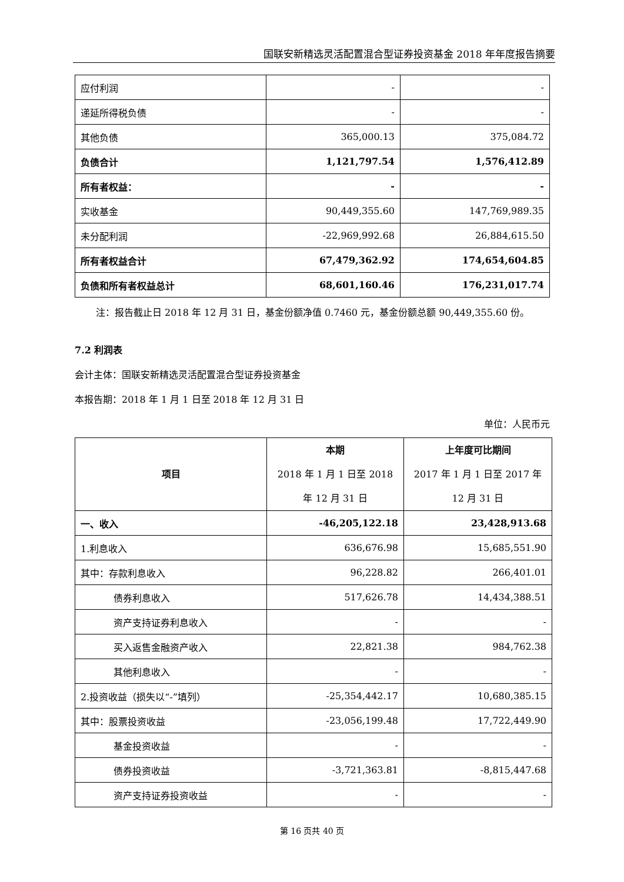国联安新精选灵活配置混合型证券投资基金 2018 年年度报告摘要
| 应付利润 | - | - |
| 递延所得税负债 | - | - |
| 其他负债 | 365,000.13 | 375,084.72 |
| 负债合计 | 1,121,797.54 | 1,576,412.89 |
| 所有者权益： | - | - |
| 实收基金 | 90,449,355.60 | 147,769,989.35 |
| 未分配利润 | -22,969,992.68 | 26,884,615.50 |
| 所有者权益合计 | 67,479,362.92 | 174,654,604.85 |
| 负债和所有者权益总计 | 68,601,160.46 | 176,231,017.74 |
注：报告截止日 2018 年 12 月 31 日，基金份额净值 0.7460 元，基金份额总额 90,449,355.60 份。
7.2 利润表
会计主体：国联安新精选灵活配置混合型证券投资基金
本报告期：2018 年 1 月 1 日至 2018 年 12 月 31 日
单位：人民币元
| 项目 | 本期 2018 年 1 月 1 日至 2018 年 12 月 31 日 | 上年度可比期间 2017 年 1 月 1 日至 2017 年 12 月 31 日 |
| --- | --- | --- |
| 一、收入 | -46,205,122.18 | 23,428,913.68 |
| 1.利息收入 | 636,676.98 | 15,685,551.90 |
| 其中：存款利息收入 | 96,228.82 | 266,401.01 |
| 债券利息收入 | 517,626.78 | 14,434,388.51 |
| 资产支持证券利息收入 | - | - |
| 买入返售金融资产收入 | 22,821.38 | 984,762.38 |
| 其他利息收入 | - | - |
| 2.投资收益（损失以“-”填列） | -25,354,442.17 | 10,680,385.15 |
| 其中：股票投资收益 | -23,056,199.48 | 17,722,449.90 |
| 基金投资收益 | - | - |
| 债券投资收益 | -3,721,363.81 | -8,815,447.68 |
| 资产支持证券投资收益 | - | - |
第 16 页共 40 页